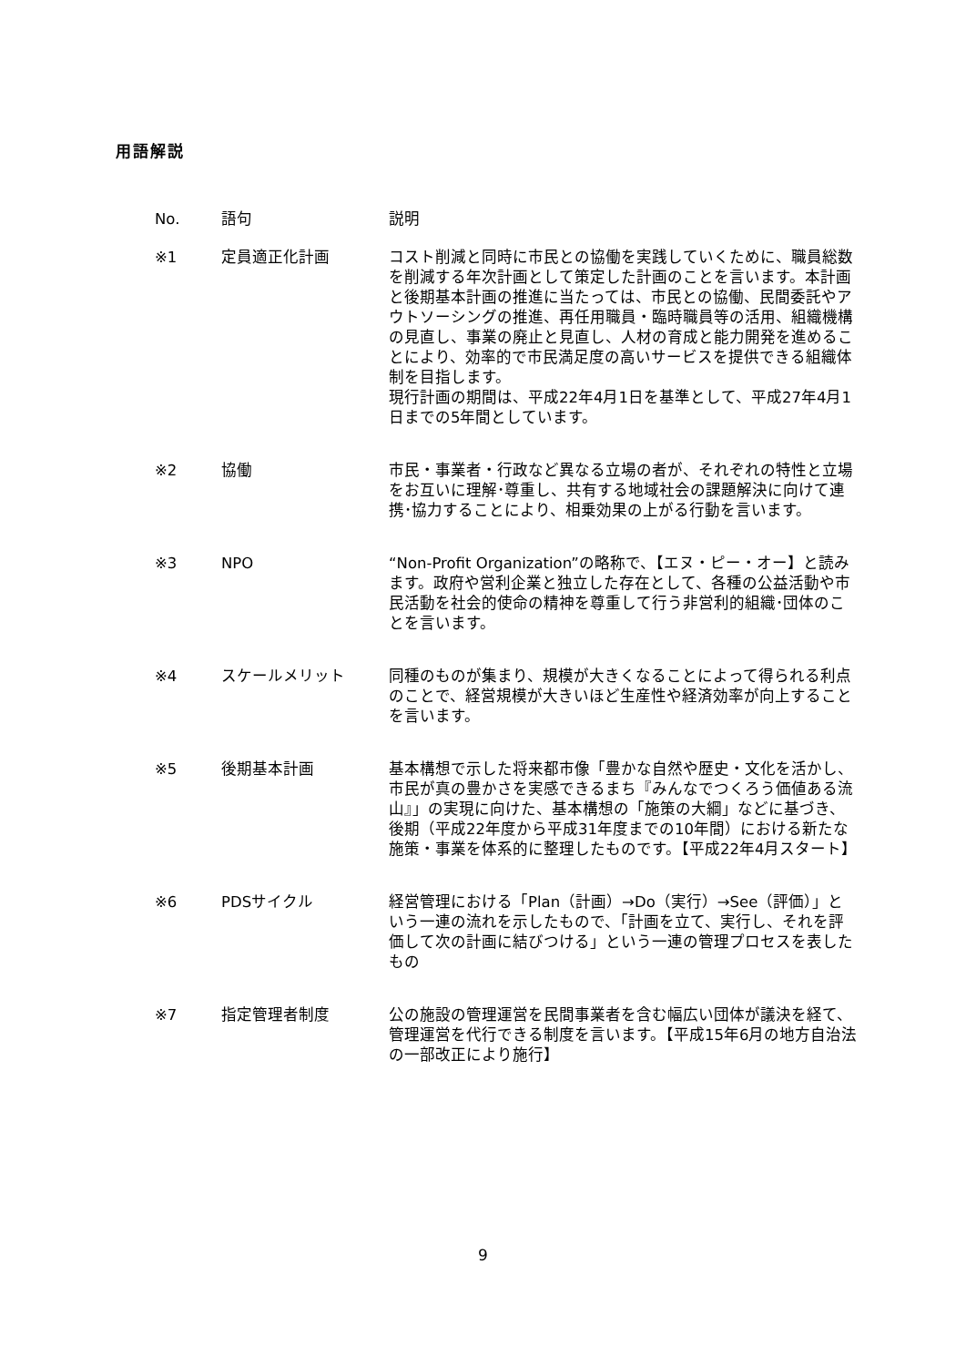用語解説
| No. | 語句 | 説明 |
| --- | --- | --- |
| ※1 | 定員適正化計画 | コスト削減と同時に市民との協働を実践していくために、職員総数を削減する年次計画として策定した計画のことを言います。本計画と後期基本計画の推進に当たっては、市民との協働、民間委託やアウトソーシングの推進、再任用職員・臨時職員等の活用、組織機構の見直し、事業の廃止と見直し、人材の育成と能力開発を進めることにより、効率的で市民満足度の高いサービスを提供できる組織体制を目指します。 現行計画の期間は、平成22年4月1日を基準として、平成27年4月1日までの5年間としています。 |
| ※2 | 協働 | 市民・事業者・行政など異なる立場の者が、それぞれの特性と立場をお互いに理解･尊重し、共有する地域社会の課題解決に向けて連携･協力することにより、相乗効果の上がる行動を言います。 |
| ※3 | NPO | “Non-Profit Organization”の略称で、【エヌ・ピー・オー】と読みます。政府や営利企業と独立した存在として、各種の公益活動や市民活動を社会的使命の精神を尊重して行う非営利的組織･団体のことを言います。 |
| ※4 | スケールメリット | 同種のものが集まり、規模が大きくなることによって得られる利点のことで、経営規模が大きいほど生産性や経済効率が向上することを言います。 |
| ※5 | 後期基本計画 | 基本構想で示した将来都市像「豊かな自然や歴史・文化を活かし、市民が真の豊かさを実感できるまち『みんなでつくろう価値ある流山』」の実現に向けた、基本構想の「施策の大綱」などに基づき、後期（平成22年度から平成31年度までの10年間）における新たな施策・事業を体系的に整理したものです。【平成22年4月スタート】 |
| ※6 | PDSサイクル | 経営管理における「Plan（計画）→Do（実行）→See（評価）」という一連の流れを示したもので、「計画を立て、実行し、それを評価して次の計画に結びつける」という一連の管理プロセスを表したもの |
| ※7 | 指定管理者制度 | 公の施設の管理運営を民間事業者を含む幅広い団体が議決を経て、管理運営を代行できる制度を言います。【平成15年6月の地方自治法の一部改正により施行】 |
9